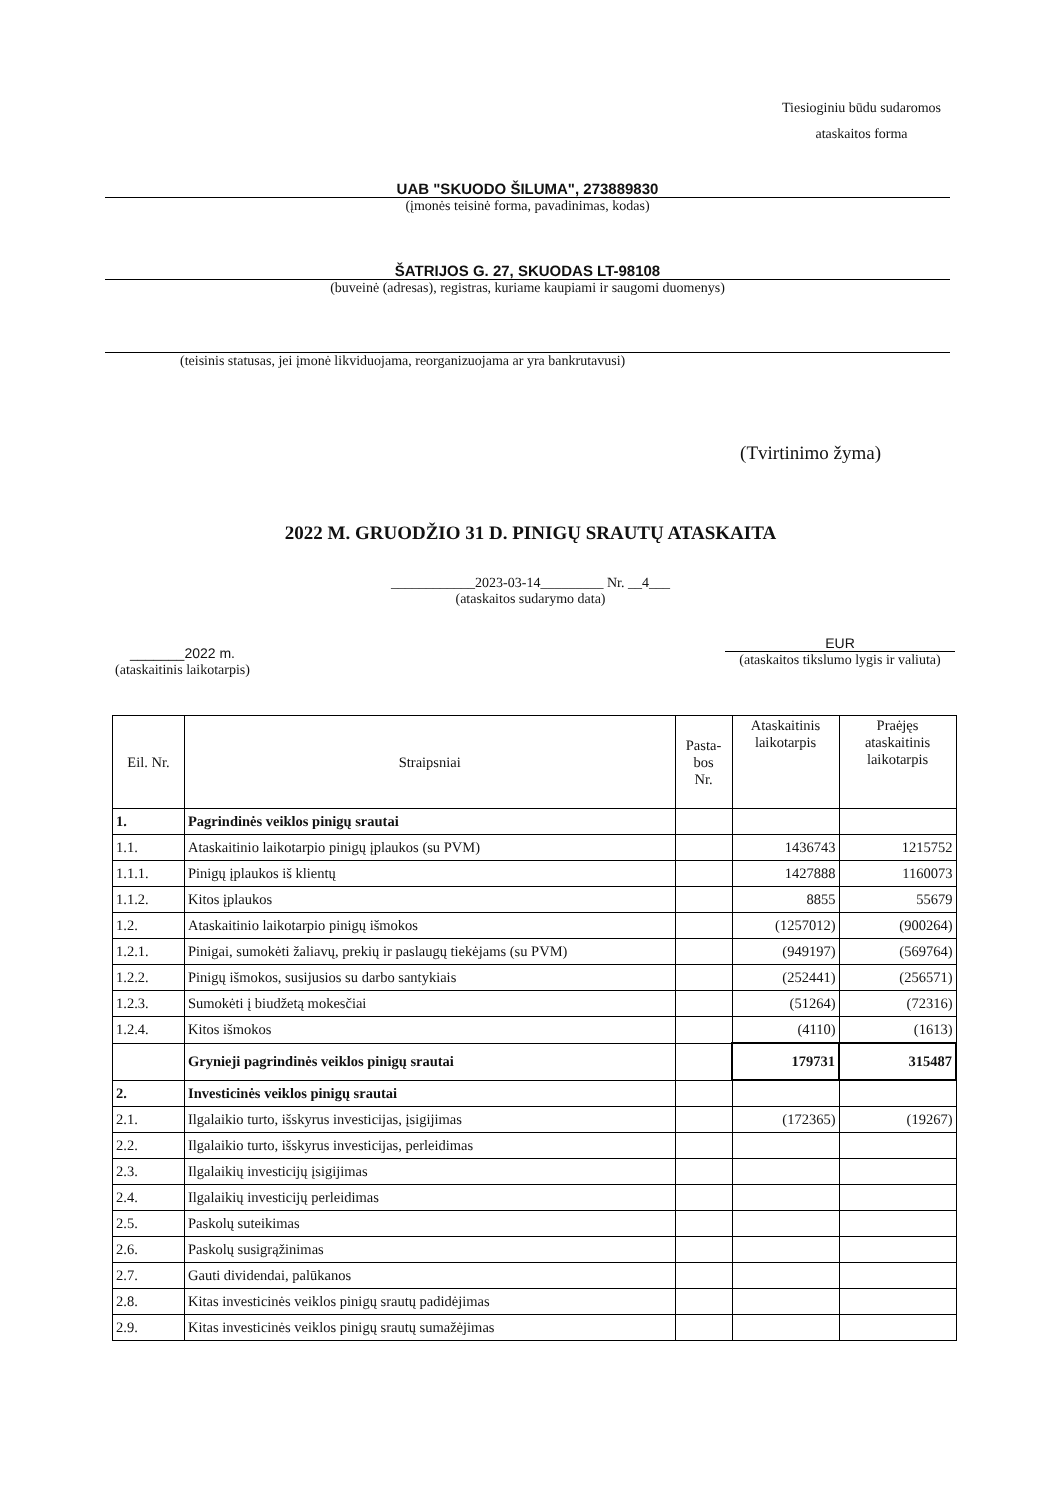Tiesioginiu būdu sudaromos
ataskaitos forma
UAB "SKUODO ŠILUMA", 273889830
(įmonės teisinė forma, pavadinimas, kodas)
ŠATRIJOS G. 27, SKUODAS LT-98108
(buveinė (adresas), registras, kuriame kaupiami ir saugomi duomenys)
(teisinis statusas, jei įmonė likviduojama, reorganizuojama ar yra bankrutavusi)
(Tvirtinimo žyma)
2022 M. GRUODŽIO 31 D. PINIGŲ SRAUTŲ ATASKAITA
____________2023-03-14_________ Nr. __4___
(ataskaitos sudarymo data)
_______2022 m.
(ataskaitinis laikotarpis)
EUR
(ataskaitos tikslumo lygis ir valiuta)
| Eil. Nr. | Straipsniai | Pasta- bos Nr. | Ataskaitinis laikotarpis | Praėjęs ataskaitinis laikotarpis |
| --- | --- | --- | --- | --- |
| 1. | Pagrindinės veiklos pinigų srautai | | | |
| 1.1. | Ataskaitinio laikotarpio pinigų įplaukos (su PVM) | | 1436743 | 1215752 |
| 1.1.1. | Pinigų įplaukos iš klientų | | 1427888 | 1160073 |
| 1.1.2. | Kitos įplaukos | | 8855 | 55679 |
| 1.2. | Ataskaitinio laikotarpio pinigų išmokos | | (1257012) | (900264) |
| 1.2.1. | Pinigai, sumokėti žaliavų, prekių ir paslaugų tiekėjams (su PVM) | | (949197) | (569764) |
| 1.2.2. | Pinigų išmokos, susijusios su darbo santykiais | | (252441) | (256571) |
| 1.2.3. | Sumokėti į biudžetą mokesčiai | | (51264) | (72316) |
| 1.2.4. | Kitos išmokos | | (4110) | (1613) |
| | Grynieji pagrindinės veiklos pinigų srautai | | 179731 | 315487 |
| 2. | Investicinės veiklos pinigų srautai | | | |
| 2.1. | Ilgalaikio turto, išskyrus investicijas, įsigijimas | | (172365) | (19267) |
| 2.2. | Ilgalaikio turto, išskyrus investicijas, perleidimas | | | |
| 2.3. | Ilgalaikių investicijų įsigijimas | | | |
| 2.4. | Ilgalaikių investicijų perleidimas | | | |
| 2.5. | Paskolų suteikimas | | | |
| 2.6. | Paskolų susigrąžinimas | | | |
| 2.7. | Gauti dividendai, palūkanos | | | |
| 2.8. | Kitas investicinės veiklos pinigų srautų padidėjimas | | | |
| 2.9. | Kitas investicinės veiklos pinigų srautų sumažėjimas | | | |